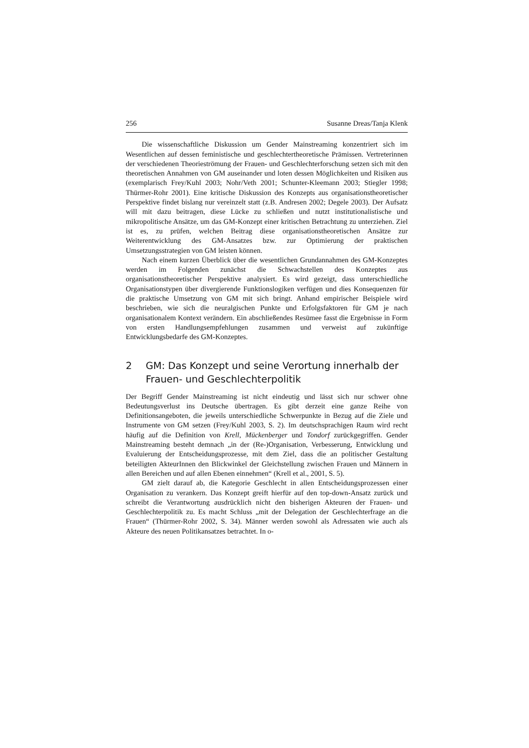256 Susanne Dreas/Tanja Klenk
Die wissenschaftliche Diskussion um Gender Mainstreaming konzentriert sich im Wesentlichen auf dessen feministische und geschlechtertheoretische Prämissen. Vertreterinnen der verschiedenen Theorieströmung der Frauen- und Geschlechterfor­schung setzen sich mit den theoretischen Annahmen von GM auseinander und loten dessen Möglichkeiten und Risiken aus (exemplarisch Frey/Kuhl 2003; Nohr/Veth 2001; Schunter-Kleemann 2003; Stiegler 1998; Thürmer-Rohr 2001). Eine kritische Diskussion des Konzepts aus organisationstheoretischer Perspektive findet bislang nur vereinzelt statt (z.B. Andresen 2002; Degele 2003). Der Aufsatz will mit dazu beitra­gen, diese Lücke zu schließen und nutzt institutionalistische und mikropolitische An­sätze, um das GM-Konzept einer kritischen Betrachtung zu unterziehen. Ziel ist es, zu prüfen, welchen Beitrag diese organisationstheoretischen Ansätze zur Weiterentwick­lung des GM-Ansatzes bzw. zur Optimierung der praktischen Umsetzungsstrategien von GM leisten können.
Nach einem kurzen Überblick über die wesentlichen Grundannahmen des GM-Konzeptes werden im Folgenden zunächst die Schwachstellen des Konzeptes aus or­ganisationstheoretischer Perspektive analysiert. Es wird gezeigt, dass unterschiedliche Organisationstypen über divergierende Funktionslogiken verfügen und dies Konse­quenzen für die praktische Umsetzung von GM mit sich bringt. Anhand empirischer Beispiele wird beschrieben, wie sich die neuralgischen Punkte und Erfolgsfaktoren für GM je nach organisationalem Kontext verändern. Ein abschließendes Resümee fasst die Ergebnisse in Form von ersten Handlungsempfehlungen zusammen und verweist auf zukünftige Entwicklungsbedarfe des GM-Konzeptes.
2 GM: Das Konzept und seine Verortung innerhalb der Frauen- und Geschlechterpolitik
Der Begriff Gender Mainstreaming ist nicht eindeutig und lässt sich nur schwer ohne Bedeutungsverlust ins Deutsche übertragen. Es gibt derzeit eine ganze Reihe von De­finitionsangeboten, die jeweils unterschiedliche Schwerpunkte in Bezug auf die Ziele und Instrumente von GM setzen (Frey/Kuhl 2003, S. 2). Im deutschsprachigen Raum wird recht häufig auf die Definition von Krell, Mückenberger und Tondorf zurückge­griffen. Gender Mainstreaming besteht demnach „in der (Re-)Organisation, Verbesse­rung, Entwicklung und Evaluierung der Entscheidungsprozesse, mit dem Ziel, dass die an politischer Gestaltung beteiligten AkteurInnen den Blickwinkel der Gleichstel­lung zwischen Frauen und Männern in allen Bereichen und auf allen Ebenen einneh­men“ (Krell et al., 2001, S. 5).
GM zielt darauf ab, die Kategorie Geschlecht in allen Entscheidungsprozessen einer Organisation zu verankern. Das Konzept greift hierfür auf den top-down-Ansatz zurück und schreibt die Verantwortung ausdrücklich nicht den bisherigen Akteuren der Frauen- und Geschlechterpolitik zu. Es macht Schluss „mit der Delegation der Geschlechterfrage an die Frauen“ (Thürmer-Rohr 2002, S. 34). Männer werden so­wohl als Adressaten wie auch als Akteure des neuen Politikansatzes betrachtet. In o-